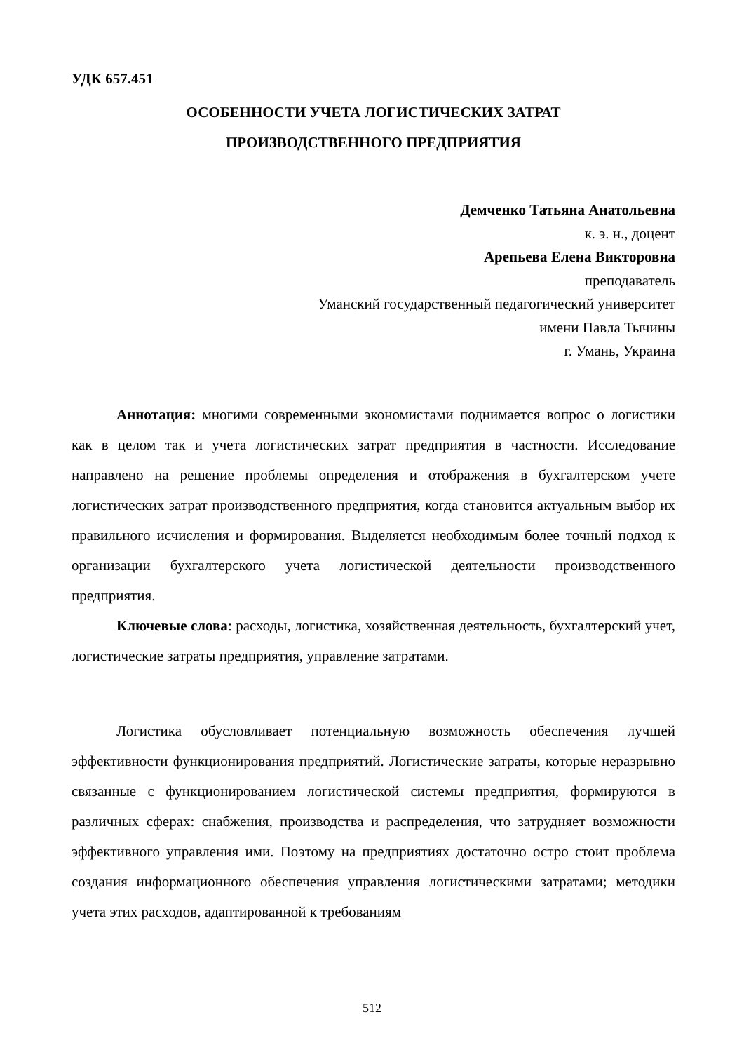УДК 657.451
ОСОБЕННОСТИ УЧЕТА ЛОГИСТИЧЕСКИХ ЗАТРАТ
ПРОИЗВОДСТВЕННОГО ПРЕДПРИЯТИЯ
Демченко Татьяна Анатольевна
к. э. н., доцент
Арепьева Елена Викторовна
преподаватель
Уманский государственный педагогический университет
имени Павла Тычины
г. Умань, Украина
Аннотация: многими современными экономистами поднимается вопрос о логистики как в целом так и учета логистических затрат предприятия в частности. Исследование направлено на решение проблемы определения и отображения в бухгалтерском учете логистических затрат производственного предприятия, когда становится актуальным выбор их правильного исчисления и формирования. Выделяется необходимым более точный подход к организации бухгалтерского учета логистической деятельности производственного предприятия.
Ключевые слова: расходы, логистика, хозяйственная деятельность, бухгалтерский учет, логистические затраты предприятия, управление затратами.
Логистика обусловливает потенциальную возможность обеспечения лучшей эффективности функционирования предприятий. Логистические затраты, которые неразрывно связанные с функционированием логистической системы предприятия, формируются в различных сферах: снабжения, производства и распределения, что затрудняет возможности эффективного управления ими. Поэтому на предприятиях достаточно остро стоит проблема создания информационного обеспечения управления логистическими затратами; методики учета этих расходов, адаптированной к требованиям
512